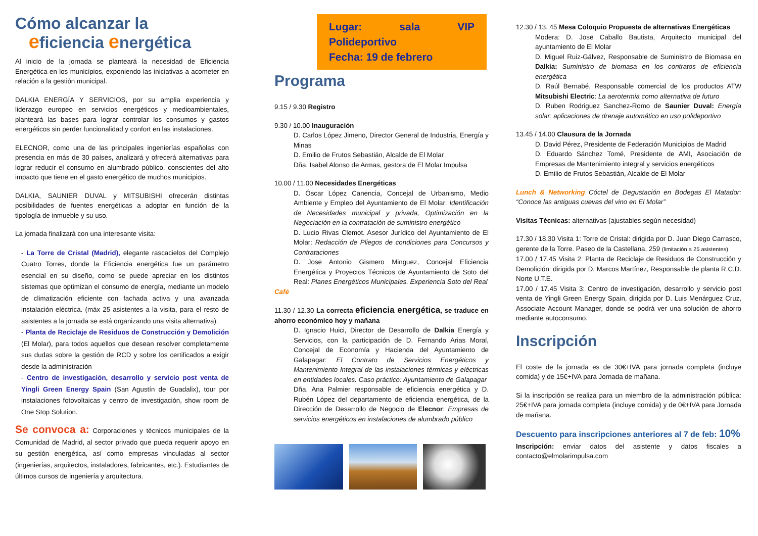Cómo alcanzar la
eficiencia energética
Al inicio de la jornada se planteará la necesidad de Eficiencia Energética en los municipios, exponiendo las iniciativas a acometer en relación a la gestión municipal.
DALKIA ENERGÍA Y SERVICIOS, por su amplia experiencia y liderazgo europeo en servicios energéticos y medioambientales, planteará las bases para lograr controlar los consumos y gastos energéticos sin perder funcionalidad y confort en las instalaciones.
ELECNOR, como una de las principales ingenierías españolas con presencia en más de 30 países, analizará y ofrecerá alternativas para lograr reducir el consumo en alumbrado público, conscientes del alto impacto que tiene en el gasto energético de muchos municipios.
DALKIA, SAUNIER DUVAL y MITSUBISHI ofrecerán distintas posibilidades de fuentes energéticas a adoptar en función de la tipología de inmueble y su uso.
La jornada finalizará con una interesante visita:
- La Torre de Cristal (Madrid), elegante rascacielos del Complejo Cuatro Torres, donde la Eficiencia energética fue un parámetro esencial en su diseño, como se puede apreciar en los distintos sistemas que optimizan el consumo de energía, mediante un modelo de climatización eficiente con fachada activa y una avanzada instalación eléctrica. (máx 25 asistentes a la visita, para el resto de asistentes a la jornada se está organizando una visita alternativa).
- Planta de Reciclaje de Residuos de Construcción y Demolición (El Molar), para todos aquellos que desean resolver completamente sus dudas sobre la gestión de RCD y sobre los certificados a exigir desde la administración
- Centro de investigación, desarrollo y servicio post venta de Yingli Green Energy Spain (San Agustín de Guadalix), tour por instalaciones fotovoltaicas y centro de investigación, show room de One Stop Solution.
Se convoca a: Corporaciones y técnicos municipales de la Comunidad de Madrid, al sector privado que pueda requerir apoyo en su gestión energética, así como empresas vinculadas al sector (ingenierías, arquitectos, instaladores, fabricantes, etc.). Estudiantes de últimos cursos de ingeniería y arquitectura.
Lugar: sala VIP Polideportivo
Fecha: 19 de febrero
Programa
9.15 / 9.30 Registro
9.30 / 10.00 Inauguración
D. Carlos López Jimeno, Director General de Industria, Energía y Minas
D. Emilio de Frutos Sebastián, Alcalde de El Molar
Dña. Isabel Alonso de Armas, gestora de El Molar Impulsa
10.00 / 11.00 Necesidades Energéticas
D. Óscar López Canencia, Concejal de Urbanismo, Medio Ambiente y Empleo del Ayuntamiento de El Molar: Identificación de Necesidades municipal y privada, Optimización en la Negociación en la contratación de suministro energético
D. Lucio Rivas Clemot. Asesor Jurídico del Ayuntamiento de El Molar: Redacción de Pliegos de condiciones para Concursos y Contrataciones
D. Jose Antonio Gismero Minguez, Concejal Eficiencia Energética y Proyectos Técnicos de Ayuntamiento de Soto del Real: Planes Energéticos Municipales. Experiencia Soto del Real
Café
11.30 / 12.30 La correcta eficiencia energética, se traduce en ahorro económico hoy y mañana
D. Ignacio Huici, Director de Desarrollo de Dalkia Energía y Servicios, con la participación de D. Fernando Arias Moral, Concejal de Economía y Hacienda del Ayuntamiento de Galapagar: El Contrato de Servicios Energéticos y Mantenimiento Integral de las instalaciones térmicas y eléctricas en entidades locales. Caso práctico: Ayuntamiento de Galapagar
Dña. Ana Palmier responsable de eficiencia energética y D. Rubén López del departamento de eficiencia energética, de la Dirección de Desarrollo de Negocio de Elecnor: Empresas de servicios energéticos en instalaciones de alumbrado público
12.30 / 13. 45 Mesa Coloquio Propuesta de alternativas Energéticas
Modera: D. Jose Caballo Bautista, Arquitecto municipal del ayuntamiento de El Molar
D. Miguel Ruiz-Gálvez, Responsable de Suministro de Biomasa en Dalkia: Suministro de biomasa en los contratos de eficiencia energética
D. Raúl Bernabé, Responsable comercial de los productos ATW Mitsubishi Electric: La aerotermia como alternativa de futuro
D. Ruben Rodriguez Sanchez-Romo de Saunier Duval: Energía solar: aplicaciones de drenaje automático en uso polideportivo
13.45 / 14.00 Clausura de la Jornada
D. David Pérez, Presidente de Federación Municipios de Madrid
D. Eduardo Sánchez Tomé, Presidente de AMI, Asociación de Empresas de Mantenimiento integral y servicios energéticos
D. Emilio de Frutos Sebastián, Alcalde de El Molar
Lunch & Networking Cóctel de Degustación en Bodegas El Matador: “Conoce las antiguas cuevas del vino en El Molar”
Visitas Técnicas: alternativas (ajustables según necesidad)
17.30 / 18.30 Visita 1: Torre de Cristal: dirigida por D. Juan Diego Carrasco, gerente de la Torre. Paseo de la Castellana, 259 (limitación a 25 asistentes)
17.00 / 17.45 Visita 2: Planta de Reciclaje de Residuos de Construcción y Demolición: dirigida por D. Marcos Martínez, Responsable de planta R.C.D. Norte U.T.E.
17.00 / 17.45 Visita 3: Centro de investigación, desarrollo y servicio post venta de Yingli Green Energy Spain, dirigida por D. Luis Menárguez Cruz, Associate Account Manager, donde se podrá ver una solución de ahorro mediante autoconsumo.
Inscripción
El coste de la jornada es de 30€+IVA para jornada completa (incluye comida) y de 15€+IVA para Jornada de mañana.
Si la inscripción se realiza para un miembro de la administración pública: 25€+IVA para jornada completa (incluye comida) y de 0€+IVA para Jornada de mañana.
Descuento para inscripciones anteriores al 7 de feb: 10%
Inscripción: enviar datos del asistente y datos fiscales a contacto@elmolarimpulsa.com